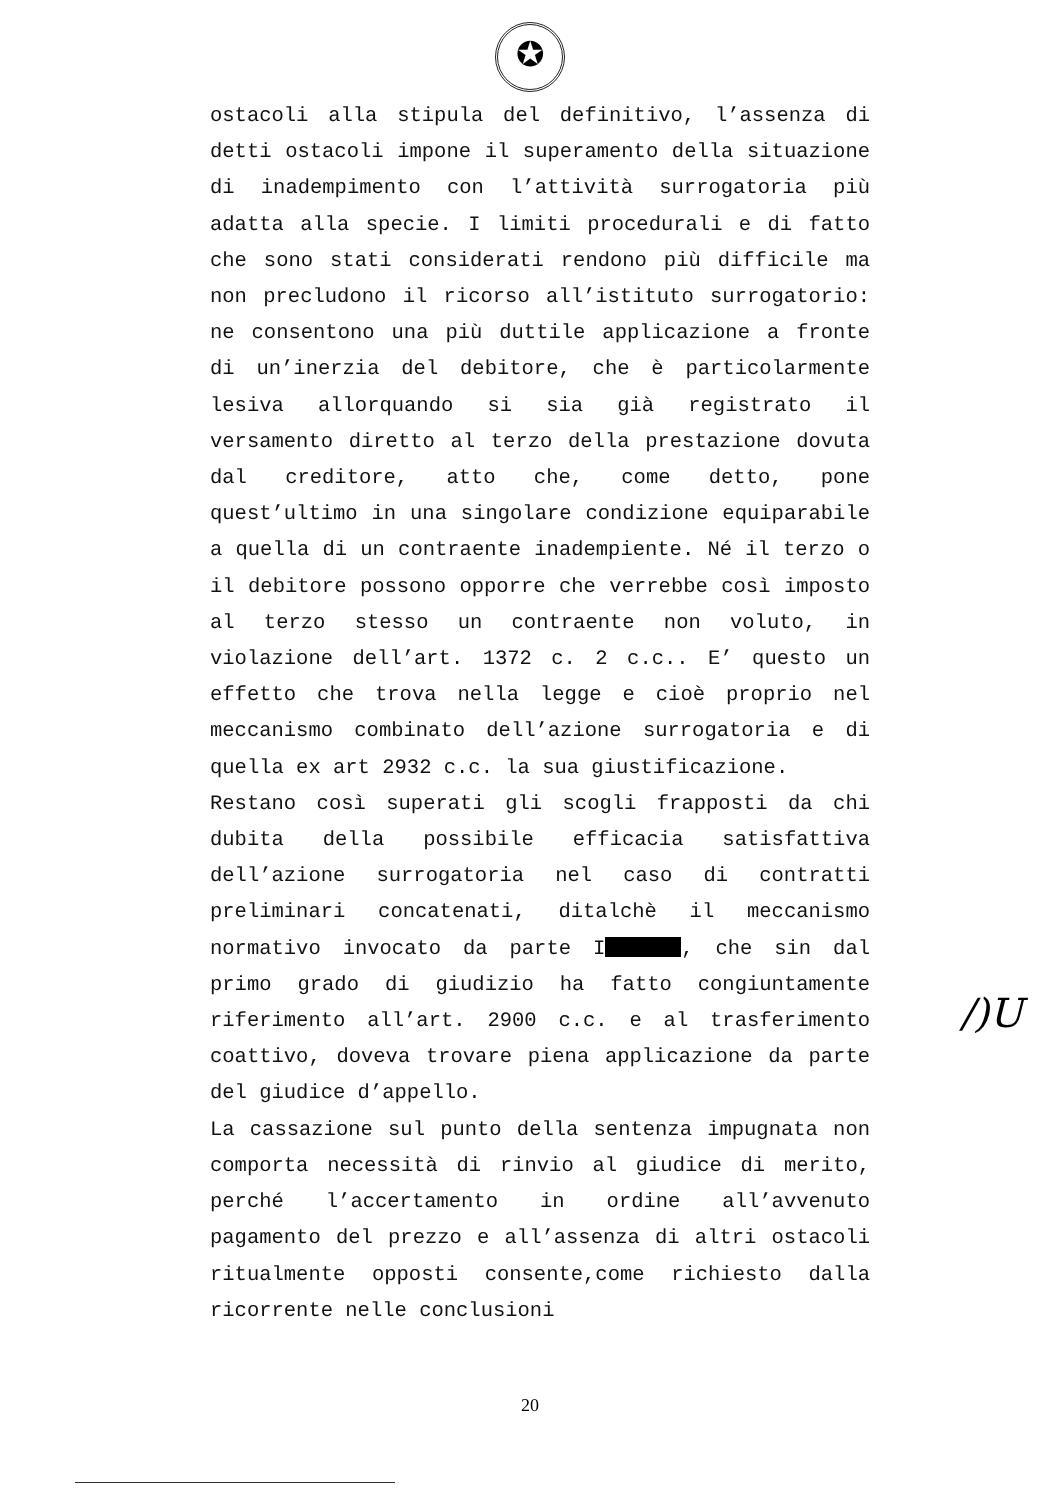✪
ostacoli alla stipula del definitivo, l’assenza di detti ostacoli impone il superamento della situazione di inadempimento con l’attività surrogatoria più adatta alla specie. I limiti procedurali e di fatto che sono stati considerati rendono più difficile ma non precludono il ricorso all’istituto surrogatorio: ne consentono una più duttile applicazione a fronte di un’inerzia del debitore, che è particolarmente lesiva allorquando si sia già registrato il versamento diretto al terzo della prestazione dovuta dal creditore, atto che, come detto, pone quest’ultimo in una singolare condizione equiparabile a quella di un contraente inadempiente. Né il terzo o il debitore possono opporre che verrebbe così imposto al terzo stesso un contraente non voluto, in violazione dell’art. 1372 c. 2 c.c.. E’ questo un effetto che trova nella legge e cioè proprio nel meccanismo combinato dell’azione surrogatoria e di quella ex art 2932 c.c. la sua giustificazione.
Restano così superati gli scogli frapposti da chi dubita della possibile efficacia satisfattiva dell’azione surrogatoria nel caso di contratti preliminari concatenati, ditalchè il meccanismo normativo invocato da parte I , che sin dal primo grado di giudizio ha fatto congiuntamente riferimento all’art. 2900 c.c. e al trasferimento coattivo, doveva trovare piena applicazione da parte del giudice d’appello.
La cassazione sul punto della sentenza impugnata non comporta necessità di rinvio al giudice di merito, perché l’accertamento in ordine all’avvenuto pagamento del prezzo e all’assenza di altri ostacoli ritualmente opposti consente,come richiesto dalla ricorrente nelle conclusioni
/)U
20